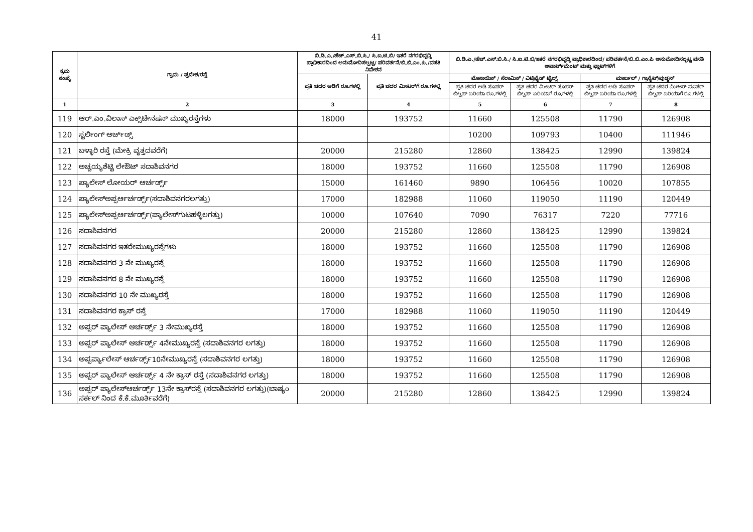41
| ಕ್ರಮ ಸಂಖ್ಯೆ | ಗ್ರಾಮ / ಪ್ರದೇಶ/ರಸ್ತೆ | ಬಿ.ಡಿ.ಎ./ಹೆಚ್.ಎಸ್.ಬಿ.ಸಿ./ ಸಿ.ಐ.ಟಿ.ಬಿ/ ಇತರೆ ನಗರಭಿವೃದ್ಧಿ ಪ್ರಾಧಿಕಾರದಿಂದ ಅನುಮೋದಿಸಲ್ಪಟ್ಟ/ ಪರಿವರ್ತನೆ/ಬಿ.ಬಿ.ಎಂ.ಪಿ./ವಸತಿ ನಿವೇಶನ | | ಬಿ.ಡಿ.ಎ./ಹೆಚ್.ಎಸ್.ಬಿ.ಸಿ./ ಸಿ.ಐ.ಟಿ.ಬಿ/ಇತರೆ ನಗರಭಿವೃದ್ಧಿ ಪ್ರಾಧಿಕಾರದಿಂದ/ ಪರಿವರ್ತನೆ/ಬಿ.ಬಿ.ಎಂ.ಪಿ ಅನುಮೋದಿಸಲ್ಪಟ್ಟ ವಸತಿ ಅಪಾರ್ಟ್‌ಮೆಂಟ್ ಮತ್ತು ಫ್ಲಾಟ್‌ಗಳಿಗೆ | | | |
| --- | --- | --- | --- | --- | --- | --- | --- |
| | | ಪ್ರತಿ ಚದರ ಅಡಿಗೆ ರೂ.ಗಳಲ್ಲಿ | ಪ್ರತಿ ಚದರ ಮೀಟರ್‌ಗೆ ರೂ.ಗಳಲ್ಲಿ | ಮೊಸಾಯಿಕ್ / ಸೆರಾಮಿಕ್ / ವಿಟ್ರಿಫೈಡ್ ಟೈಲ್ಸ್ | | ಮಾರ್ಬಲ್ / ಗ್ರಾನೈಟ್/ವುಡ್ಡನ್ | |
| | | | | ಪ್ರತಿ ಚದರ ಅಡಿ ಸೂಪರ್ ಬಿಲ್ಟಪ್ ಏರಿಯಾ ರೂ.ಗಳಲ್ಲಿ | ಪ್ರತಿ ಚದರ ಮೀಟರ್ ಸೂಪರ್ ಬಿಲ್ಟಪ್ ಏರಿಯಾಗೆ ರೂ.ಗಳಲ್ಲಿ | ಪ್ರತಿ ಚದರ ಅಡಿ ಸೂಪರ್ ಬಿಲ್ಟಪ್ ಏರಿಯಾ ರೂ.ಗಳಲ್ಲಿ | ಪ್ರತಿ ಚದರ ಮೀಟರ್ ಸೂಪರ್ ಬಿಲ್ಟಪ್ ಏರಿಯಾಗೆ ರೂ.ಗಳಲ್ಲಿ |
| 1 | 2 | 3 | 4 | 5 | 6 | 7 | 8 |
| 119 | ಆರ್.ಎಂ.ವಿಲಾಸ್ ಎಕ್ಸ್‌ಟೇನಷನ್ ಮುಖ್ಯರಸ್ತೆಗಳು | 18000 | 193752 | 11660 | 125508 | 11790 | 126908 |
| 120 | ಸ್ಟರ್ಲಿಂಗ್ ಅರ್ಚ್‌ಡ್ಸ್ | | | 10200 | 109793 | 10400 | 111946 |
| 121 | ಬಳ್ಳಾರಿ ರಸ್ತೆ (ಮೇಕ್ರಿ ವೃತ್ತದವರೆಗೆ) | 20000 | 215280 | 12860 | 138425 | 12990 | 139824 |
| 122 | ಅಚ್ಚಯ್ಯಶೆಟ್ಟಿ ಲೇಔಟ್ ಸದಾಶಿವನಗರ | 18000 | 193752 | 11660 | 125508 | 11790 | 126908 |
| 123 | ಪ್ಯಾಲೇಸ್ ಲೋಯರ್ ಆರ್ಚರ್ಡ್ಸ್ | 15000 | 161460 | 9890 | 106456 | 10020 | 107855 |
| 124 | ಪ್ಯಾಲೇಸ್ಅಪ್ಪರ್ಆರ್ಚರ್ಡ್ಸ್(ಸದಾಶಿವನಗರಲಗತ್ತು) | 17000 | 182988 | 11060 | 119050 | 11190 | 120449 |
| 125 | ಪ್ಯಾಲೇಸ್ಅಪ್ಪರ್ಆರ್ಚರ್ಡ್ಸ್(ಪ್ಯಾಲೇಸ್‌ಗುಟಹಳ್ಳಿಲಗತ್ತು) | 10000 | 107640 | 7090 | 76317 | 7220 | 77716 |
| 126 | ಸದಾಶಿವನಗರ | 20000 | 215280 | 12860 | 138425 | 12990 | 139824 |
| 127 | ಸದಾಶಿವನಗರ ಇತರೇಮುಖ್ಯರಸ್ತೆಗಳು | 18000 | 193752 | 11660 | 125508 | 11790 | 126908 |
| 128 | ಸದಾಶಿವನಗರ 3 ನೇ ಮುಖ್ಯರಸ್ತೆ | 18000 | 193752 | 11660 | 125508 | 11790 | 126908 |
| 129 | ಸದಾಶಿವನಗರ 8 ನೇ ಮುಖ್ಯರಸ್ತೆ | 18000 | 193752 | 11660 | 125508 | 11790 | 126908 |
| 130 | ಸದಾಶಿವನಗರ 10 ನೇ ಮುಖ್ಯರಸ್ತೆ | 18000 | 193752 | 11660 | 125508 | 11790 | 126908 |
| 131 | ಸದಾಶಿವನಗರ ಕ್ರಾಸ್ ರಸ್ತೆ | 17000 | 182988 | 11060 | 119050 | 11190 | 120449 |
| 132 | ಅಪ್ಪರ್ ಪ್ಯಾಲೇಸ್ ಆರ್ಚರ್ಡ್ಸ್ 3 ನೇಮುಖ್ಯರಸ್ತೆ | 18000 | 193752 | 11660 | 125508 | 11790 | 126908 |
| 133 | ಅಪ್ಪರ್ ಪ್ಯಾಲೇಸ್ ಆರ್ಚರ್ಡ್ಸ್ 4ನೇಮುಖ್ಯರಸ್ತೆ (ಸದಾಶಿವನಗರ ಲಗತ್ತು) | 18000 | 193752 | 11660 | 125508 | 11790 | 126908 |
| 134 | ಅಪ್ಪರ್ಪ್ಯಾಲೇಸ್ ಆರ್ಚರ್ಡ್ಸ್10ನೇಮುಖ್ಯರಸ್ತೆ (ಸದಾಶಿವನಗರ ಲಗತ್ತು) | 18000 | 193752 | 11660 | 125508 | 11790 | 126908 |
| 135 | ಅಪ್ಪರ್ ಪ್ಯಾಲೇಸ್ ಆರ್ಚರ್ಡ್ಸ್ 4 ನೇ ಕ್ರಾಸ್ ರಸ್ತೆ (ಸದಾಶಿವನಗರ ಲಗತ್ತು) | 18000 | 193752 | 11660 | 125508 | 11790 | 126908 |
| 136 | ಅಪ್ಪರ್ ಪ್ಯಾಲೇಸ್ಆರ್ಚರ್ಡ್ಸ್ 13ನೇ ಕ್ರಾಸ್‌ರಸ್ತೆ (ಸದಾಶಿವನಗರ ಲಗತ್ತು)(ಬಾಷ್ಯಂ ಸರ್ಕಲ್ ನಿಂದ ಕೆ.ಕೆ.ಮೂರ್ತಿವರೆಗೆ) | 20000 | 215280 | 12860 | 138425 | 12990 | 139824 |